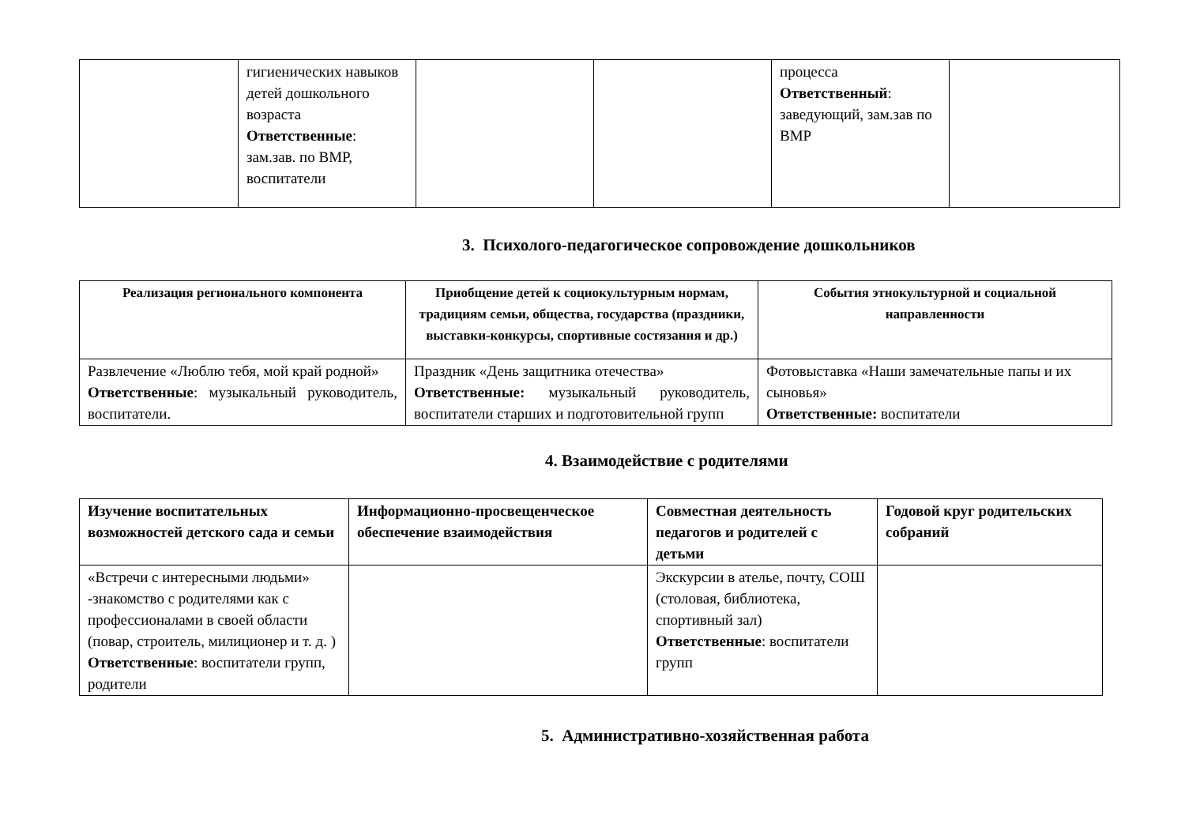| | гигиенических навыков детей дошкольного возраста Ответственные : зам.зав. по ВМР, воспитатели | | | процесса Ответственный : заведующий, зам.зав по ВМР | |
3. Психолого-педагогическое сопровождение дошкольников
| Реализация регионального компонента | Приобщение детей к социокультурным нормам, традициям семьи, общества, государства (праздники, выставки-конкурсы, спортивные состязания и др.) | События этнокультурной и социальной направленности |
| --- | --- | --- |
| Развлечение «Люблю тебя, мой край родной» Ответственные : музыкальный руководитель, воспитатели. | Праздник «День защитника отечества» Ответственные: музыкальный руководитель, воспитатели старших и подготовительной групп | Фотовыставка «Наши замечательные папы и их сыновья» Ответственные: воспитатели |
4. Взаимодействие с родителями
| Изучение воспитательных возможностей детского сада и семьи | Информационно-просвещенческое обеспечение взаимодействия | Совместная деятельность педагогов и родителей с детьми | Годовой круг родительских собраний |
| --- | --- | --- | --- |
| «Встречи с интересными людьми» -знакомство с родителями как с профессионалами в своей области (повар, строитель, милиционер и т. д. ) Ответственные : воспитатели групп, родители | | Экскурсии в ателье, почту, СОШ (столовая, библиотека, спортивный зал) Ответственные : воспитатели групп | |
5. Административно-хозяйственная работа